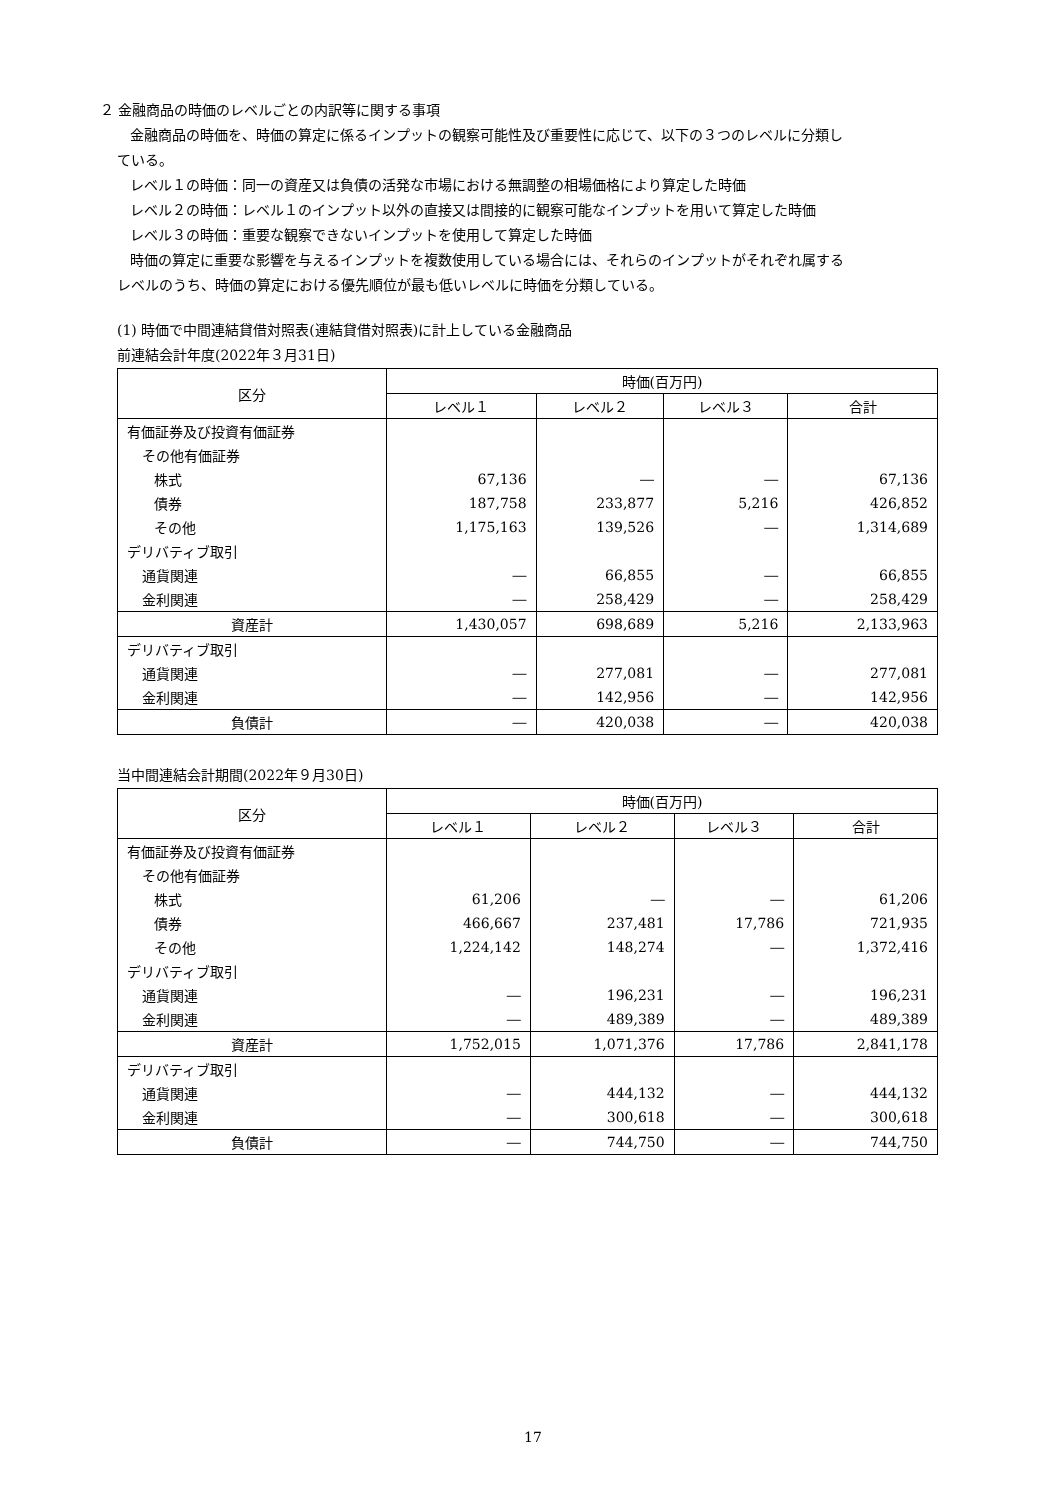２ 金融商品の時価のレベルごとの内訳等に関する事項
金融商品の時価を、時価の算定に係るインプットの観察可能性及び重要性に応じて、以下の３つのレベルに分類し
ている。
レベル１の時価：同一の資産又は負債の活発な市場における無調整の相場価格により算定した時価
レベル２の時価：レベル１のインプット以外の直接又は間接的に観察可能なインプットを用いて算定した時価
レベル３の時価：重要な観察できないインプットを使用して算定した時価
時価の算定に重要な影響を与えるインプットを複数使用している場合には、それらのインプットがそれぞれ属する
レベルのうち、時価の算定における優先順位が最も低いレベルに時価を分類している。
(1) 時価で中間連結貸借対照表(連結貸借対照表)に計上している金融商品
前連結会計年度(2022年３月31日)
| 区分 | 時価(百万円) | | | |
| --- | --- | --- | --- | --- |
| | レベル１ | レベル２ | レベル３ | 合計 |
| 有価証券及び投資有価証券 | | | | |
| その他有価証券 | | | | |
| 株式 | 67,136 | ― | ― | 67,136 |
| 債券 | 187,758 | 233,877 | 5,216 | 426,852 |
| その他 | 1,175,163 | 139,526 | ― | 1,314,689 |
| デリバティブ取引 | | | | |
| 通貨関連 | ― | 66,855 | ― | 66,855 |
| 金利関連 | ― | 258,429 | ― | 258,429 |
| 資産計 | 1,430,057 | 698,689 | 5,216 | 2,133,963 |
| デリバティブ取引 | | | | |
| 通貨関連 | ― | 277,081 | ― | 277,081 |
| 金利関連 | ― | 142,956 | ― | 142,956 |
| 負債計 | ― | 420,038 | ― | 420,038 |
当中間連結会計期間(2022年９月30日)
| 区分 | 時価(百万円) | | | |
| --- | --- | --- | --- | --- |
| | レベル１ | レベル２ | レベル３ | 合計 |
| 有価証券及び投資有価証券 | | | | |
| その他有価証券 | | | | |
| 株式 | 61,206 | ― | ― | 61,206 |
| 債券 | 466,667 | 237,481 | 17,786 | 721,935 |
| その他 | 1,224,142 | 148,274 | ― | 1,372,416 |
| デリバティブ取引 | | | | |
| 通貨関連 | ― | 196,231 | ― | 196,231 |
| 金利関連 | ― | 489,389 | ― | 489,389 |
| 資産計 | 1,752,015 | 1,071,376 | 17,786 | 2,841,178 |
| デリバティブ取引 | | | | |
| 通貨関連 | ― | 444,132 | ― | 444,132 |
| 金利関連 | ― | 300,618 | ― | 300,618 |
| 負債計 | ― | 744,750 | ― | 744,750 |
17